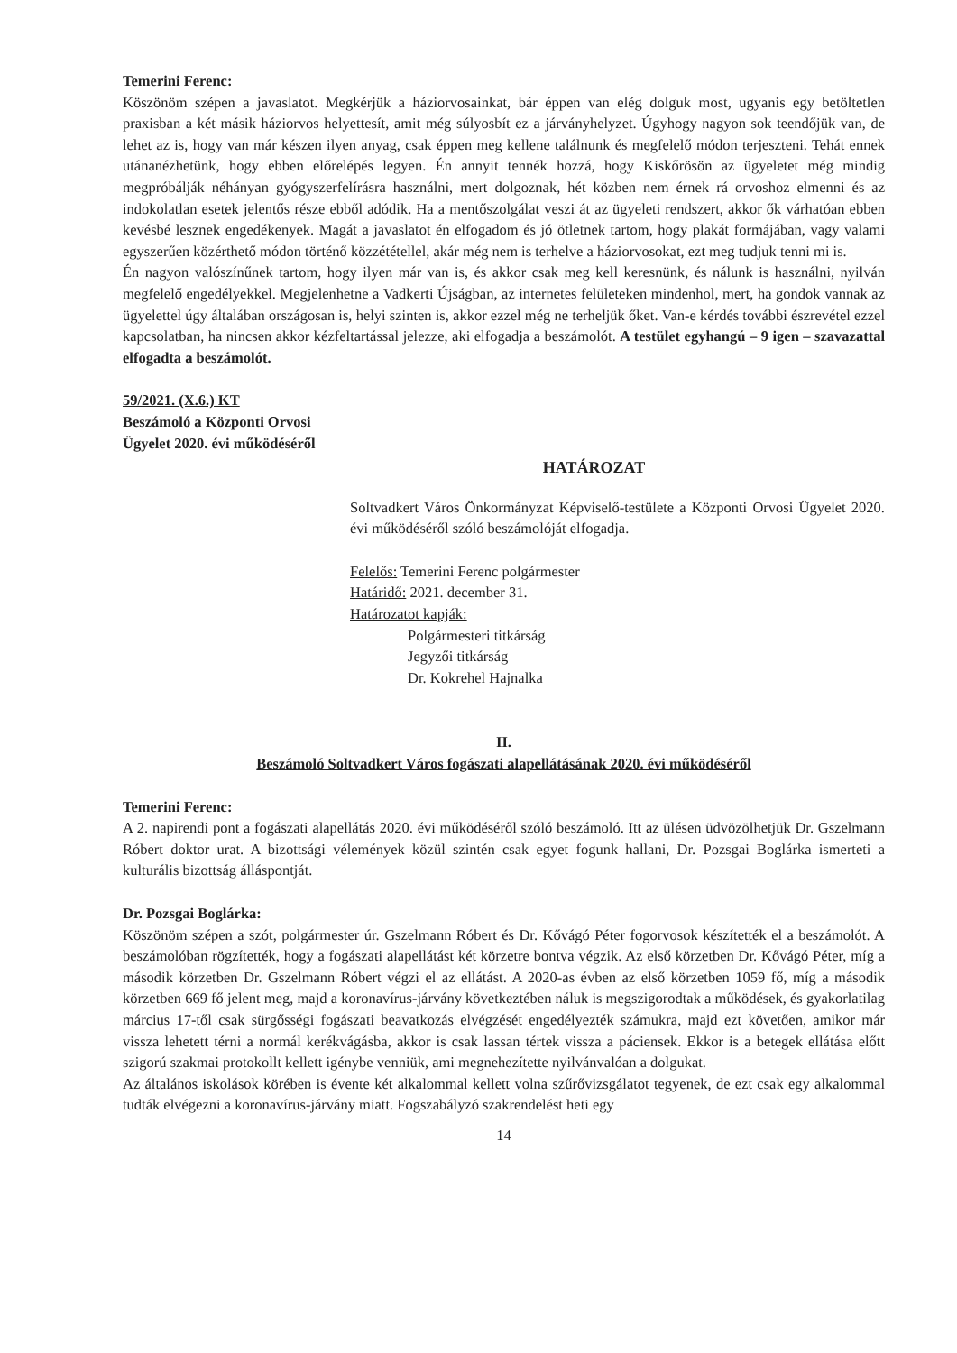Temerini Ferenc:
Köszönöm szépen a javaslatot. Megkérjük a háziorvosainkat, bár éppen van elég dolguk most, ugyanis egy betöltetlen praxisban a két másik háziorvos helyettesít, amit még súlyosbít ez a járványhelyzet. Úgyhogy nagyon sok teendőjük van, de lehet az is, hogy van már készen ilyen anyag, csak éppen meg kellene találnunk és megfelelő módon terjeszteni. Tehát ennek utánanézhetünk, hogy ebben előrelépés legyen. Én annyit tennék hozzá, hogy Kiskőrösön az ügyeletet még mindig megpróbálják néhányan gyógyszerfelírásra használni, mert dolgoznak, hét közben nem érnek rá orvoshoz elmenni és az indokolatlan esetek jelentős része ebből adódik. Ha a mentőszolgálat veszi át az ügyeleti rendszert, akkor ők várhatóan ebben kevésbé lesznek engedékenyek. Magát a javaslatot én elfogadom és jó ötletnek tartom, hogy plakát formájában, vagy valami egyszerűen közérthető módon történő közzététellel, akár még nem is terhelve a háziorvosokat, ezt meg tudjuk tenni mi is.
Én nagyon valószínűnek tartom, hogy ilyen már van is, és akkor csak meg kell keresnünk, és nálunk is használni, nyilván megfelelő engedélyekkel. Megjelenhetne a Vadkerti Újságban, az internetes felületeken mindenhol, mert, ha gondok vannak az ügyelettel úgy általában országosan is, helyi szinten is, akkor ezzel még ne terheljük őket. Van-e kérdés további észrevétel ezzel kapcsolatban, ha nincsen akkor kézfeltartással jelezze, aki elfogadja a beszámolót. A testület egyhangú – 9 igen – szavazattal elfogadta a beszámolót.
59/2021. (X.6.) KT
Beszámoló a Központi Orvosi
Ügyelet 2020. évi működéséről
HATÁROZAT
Soltvadkert Város Önkormányzat Képviselő-testülete a Központi Orvosi Ügyelet 2020. évi működéséről szóló beszámolóját elfogadja.
Felelős: Temerini Ferenc polgármester
Határidő: 2021. december 31.
Határozatot kapják:
Polgármesteri titkárság
Jegyzői titkárság
Dr. Kokrehel Hajnalka
II.
Beszámoló Soltvadkert Város fogászati alapellátásának 2020. évi működéséről
Temerini Ferenc:
A 2. napirendi pont a fogászati alapellátás 2020. évi működéséről szóló beszámoló. Itt az ülésen üdvözölhetjük Dr. Gszelmann Róbert doktor urat. A bizottsági vélemények közül szintén csak egyet fogunk hallani, Dr. Pozsgai Boglárka ismerteti a kulturális bizottság álláspontját.
Dr. Pozsgai Boglárka:
Köszönöm szépen a szót, polgármester úr. Gszelmann Róbert és Dr. Kővágó Péter fogorvosok készítették el a beszámolót. A beszámolóban rögzítették, hogy a fogászati alapellátást két körzetre bontva végzik. Az első körzetben Dr. Kővágó Péter, míg a második körzetben Dr. Gszelmann Róbert végzi el az ellátást. A 2020-as évben az első körzetben 1059 fő, míg a második körzetben 669 fő jelent meg, majd a koronavírus-járvány következtében náluk is megszigorodtak a működések, és gyakorlatilag március 17-től csak sürgősségi fogászati beavatkozás elvégzését engedélyezték számukra, majd ezt követően, amikor már vissza lehetett térni a normál kerékvágásba, akkor is csak lassan tértek vissza a páciensek. Ekkor is a betegek ellátása előtt szigorú szakmai protokollt kellett igénybe venniük, ami megnehezítette nyilvánvalóan a dolgukat.
Az általános iskolások körében is évente két alkalommal kellett volna szűrővizsgálatot tegyenek, de ezt csak egy alkalommal tudták elvégezni a koronavírus-járvány miatt. Fogszabályzó szakrendelést heti egy
14